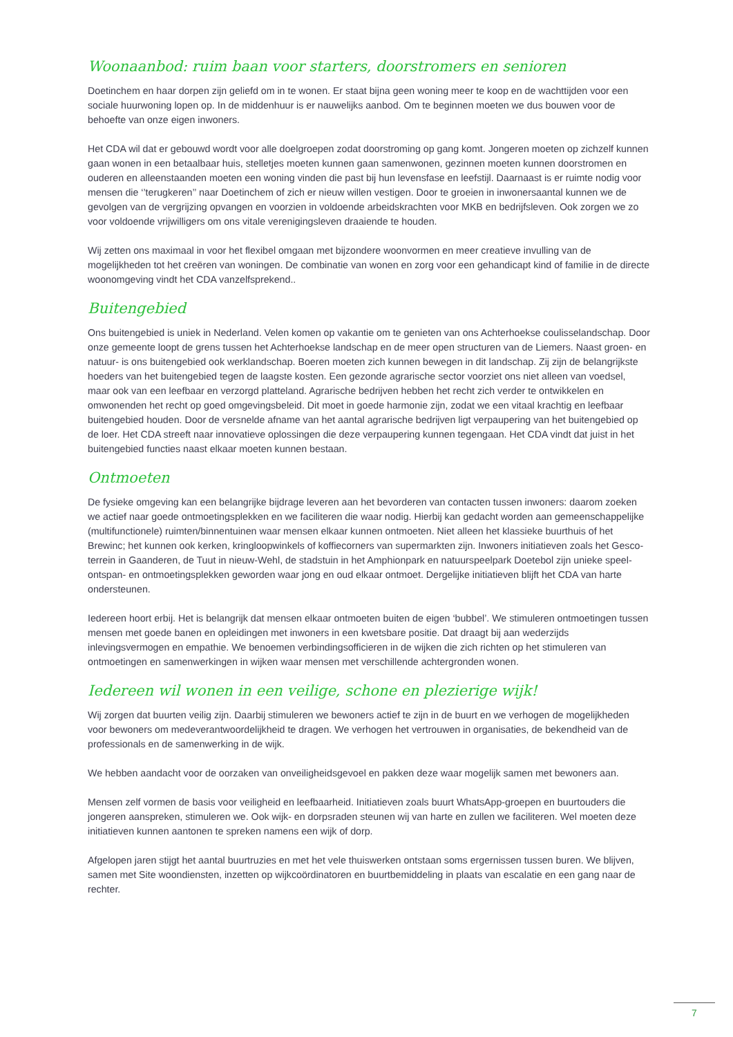Woonaanbod: ruim baan voor starters, doorstromers en senioren
Doetinchem en haar dorpen zijn geliefd om in te wonen. Er staat bijna geen woning meer te koop en de wachttijden voor een sociale huurwoning lopen op. In de middenhuur is er nauwelijks aanbod. Om te beginnen moeten we dus bouwen voor de behoefte van onze eigen inwoners.
Het CDA wil dat er gebouwd wordt voor alle doelgroepen zodat doorstroming op gang komt. Jongeren moeten op zichzelf kunnen gaan wonen in een betaalbaar huis, stelletjes moeten kunnen gaan samenwonen, gezinnen moeten kunnen doorstromen en ouderen en alleenstaanden moeten een woning vinden die past bij hun levensfase en leefstijl. Daarnaast is er ruimte nodig voor mensen die ‘’terugkeren’’ naar Doetinchem of zich er nieuw willen vestigen. Door te groeien in inwonersaantal kunnen we de gevolgen van de vergrijzing opvangen en voorzien in voldoende arbeidskrachten voor MKB en bedrijfsleven. Ook zorgen we zo voor voldoende vrijwilligers om ons vitale verenigingsleven draaiende te houden.
Wij zetten ons maximaal in voor het flexibel omgaan met bijzondere woonvormen en meer creatieve invulling van de mogelijkheden tot het creëren van woningen. De combinatie van wonen en zorg voor een gehandicapt kind of familie in de directe woonomgeving vindt het CDA vanzelfsprekend..
Buitengebied
Ons buitengebied is uniek in Nederland. Velen komen op vakantie om te genieten van ons Achterhoekse coulisselandschap. Door onze gemeente loopt de grens tussen het Achterhoekse landschap en de meer open structuren van de Liemers. Naast groen- en natuur- is ons buitengebied ook werklandschap. Boeren moeten zich kunnen bewegen in dit landschap. Zij zijn de belangrijkste hoeders van het buitengebied tegen de laagste kosten. Een gezonde agrarische sector voorziet ons niet alleen van voedsel, maar ook van een leefbaar en verzorgd platteland. Agrarische bedrijven hebben het recht zich verder te ontwikkelen en omwonenden het recht op goed omgevingsbeleid. Dit moet in goede harmonie zijn, zodat we een vitaal krachtig en leefbaar buitengebied houden. Door de versnelde afname van het aantal agrarische bedrijven ligt verpaupering van het buitengebied op de loer. Het CDA streeft naar innovatieve oplossingen die deze verpaupering kunnen tegengaan. Het CDA vindt dat juist in het buitengebied functies naast elkaar moeten kunnen bestaan.
Ontmoeten
De fysieke omgeving kan een belangrijke bijdrage leveren aan het bevorderen van contacten tussen inwoners: daarom zoeken we actief naar goede ontmoetingsplekken en we faciliteren die waar nodig. Hierbij kan gedacht worden aan gemeenschappelijke (multifunctionele) ruimten/binnentuinen waar mensen elkaar kunnen ontmoeten. Niet alleen het klassieke buurthuis of het Brewinc; het kunnen ook kerken, kringloopwinkels of koffiecorners van supermarkten zijn. Inwoners initiatieven zoals het Gesco-terrein in Gaanderen, de Tuut in nieuw-Wehl, de stadstuin in het Amphionpark en natuurspeelpark Doetebol zijn unieke speel- ontspan- en ontmoetingsplekken geworden waar jong en oud elkaar ontmoet. Dergelijke initiatieven blijft het CDA van harte ondersteunen.
Iedereen hoort erbij. Het is belangrijk dat mensen elkaar ontmoeten buiten de eigen ‘bubbel’. We stimuleren ontmoetingen tussen mensen met goede banen en opleidingen met inwoners in een kwetsbare positie. Dat draagt bij aan wederzijds inlevingsvermogen en empathie. We benoemen verbindingsofficieren in de wijken die zich richten op het stimuleren van ontmoetingen en samenwerkingen in wijken waar mensen met verschillende achtergronden wonen.
Iedereen wil wonen in een veilige, schone en plezierige wijk!
Wij zorgen dat buurten veilig zijn. Daarbij stimuleren we bewoners actief te zijn in de buurt en we verhogen de mogelijkheden voor bewoners om medeverantwoordelijkheid te dragen. We verhogen het vertrouwen in organisaties, de bekendheid van de professionals en de samenwerking in de wijk.
We hebben aandacht voor de oorzaken van onveiligheidsgevoel en pakken deze waar mogelijk samen met bewoners aan.
Mensen zelf vormen de basis voor veiligheid en leefbaarheid. Initiatieven zoals buurt WhatsApp-groepen en buurtouders die jongeren aanspreken, stimuleren we. Ook wijk- en dorpsraden steunen wij van harte en zullen we faciliteren. Wel moeten deze initiatieven kunnen aantonen te spreken namens een wijk of dorp.
Afgelopen jaren stijgt het aantal buurtruzies en met het vele thuiswerken ontstaan soms ergernissen tussen buren. We blijven, samen met Site woondiensten, inzetten op wijkcoördinatoren en buurtbemiddeling in plaats van escalatie en een gang naar de rechter.
7